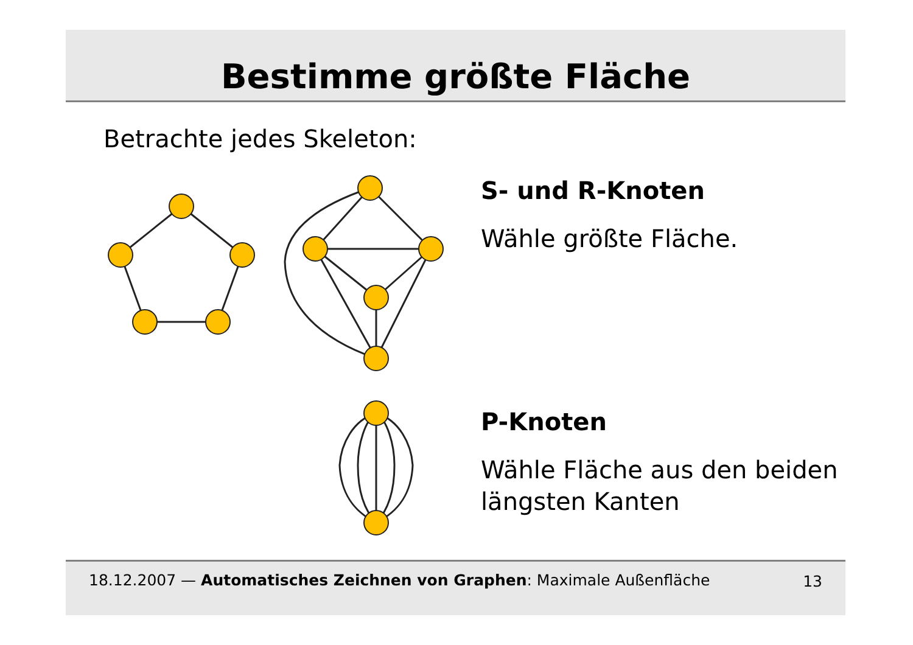Bestimme größte Fläche
Betrachte jedes Skeleton:
S- und R-Knoten
Wähle größte Fläche.
P-Knoten
Wähle Fläche aus den beiden längsten Kanten
18.12.2007 — Automatisches Zeichnen von Graphen: Maximale Außenfläche 13